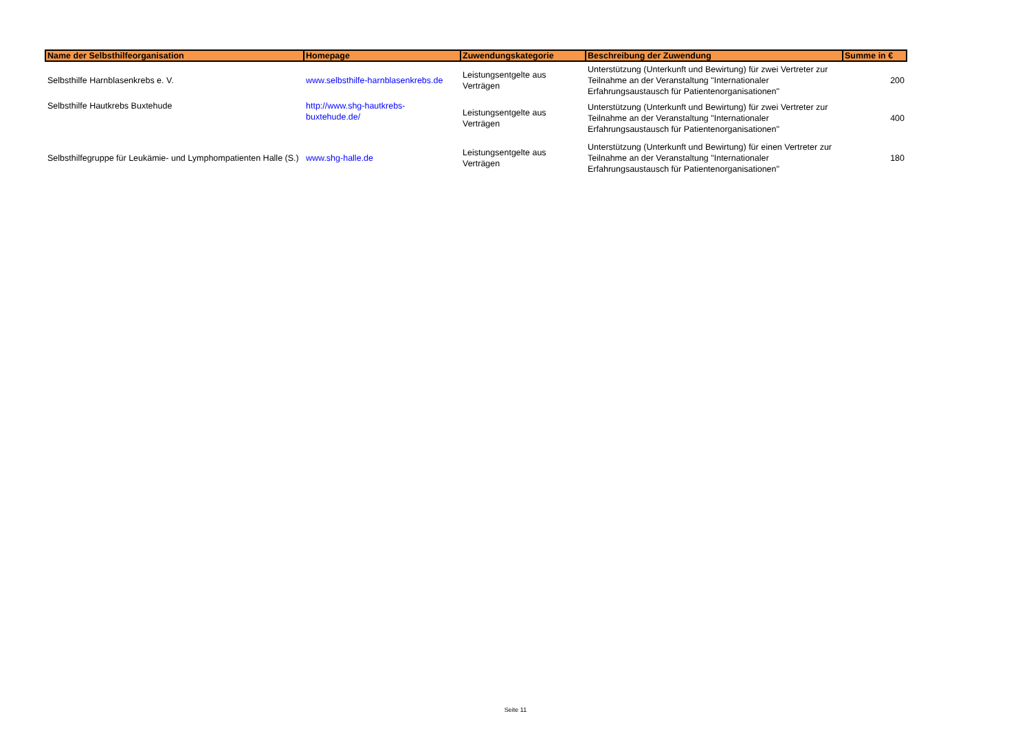| Name der Selbsthilfeorganisation | Homepage | Zuwendungskategorie | Beschreibung der Zuwendung | Summe in € |
| --- | --- | --- | --- | --- |
| Selbsthilfe Harnblasenkrebs e. V. | www.selbsthilfe-harnblasenkrebs.de | Leistungsentgelte aus Verträgen | Unterstützung (Unterkunft und Bewirtung) für zwei Vertreter zur Teilnahme an der Veranstaltung "Internationaler Erfahrungsaustausch für Patientenorganisationen" | 200 |
| Selbsthilfe Hautkrebs Buxtehude | http://www.shg-hautkrebs-buxtehude.de/ | Leistungsentgelte aus Verträgen | Unterstützung (Unterkunft und Bewirtung) für zwei Vertreter zur Teilnahme an der Veranstaltung "Internationaler Erfahrungsaustausch für Patientenorganisationen" | 400 |
| Selbsthilfegruppe für Leukämie- und Lymphompatienten Halle (S.) | www.shg-halle.de | Leistungsentgelte aus Verträgen | Unterstützung (Unterkunft und Bewirtung) für einen Vertreter zur Teilnahme an der Veranstaltung "Internationaler Erfahrungsaustausch für Patientenorganisationen" | 180 |
Seite 11